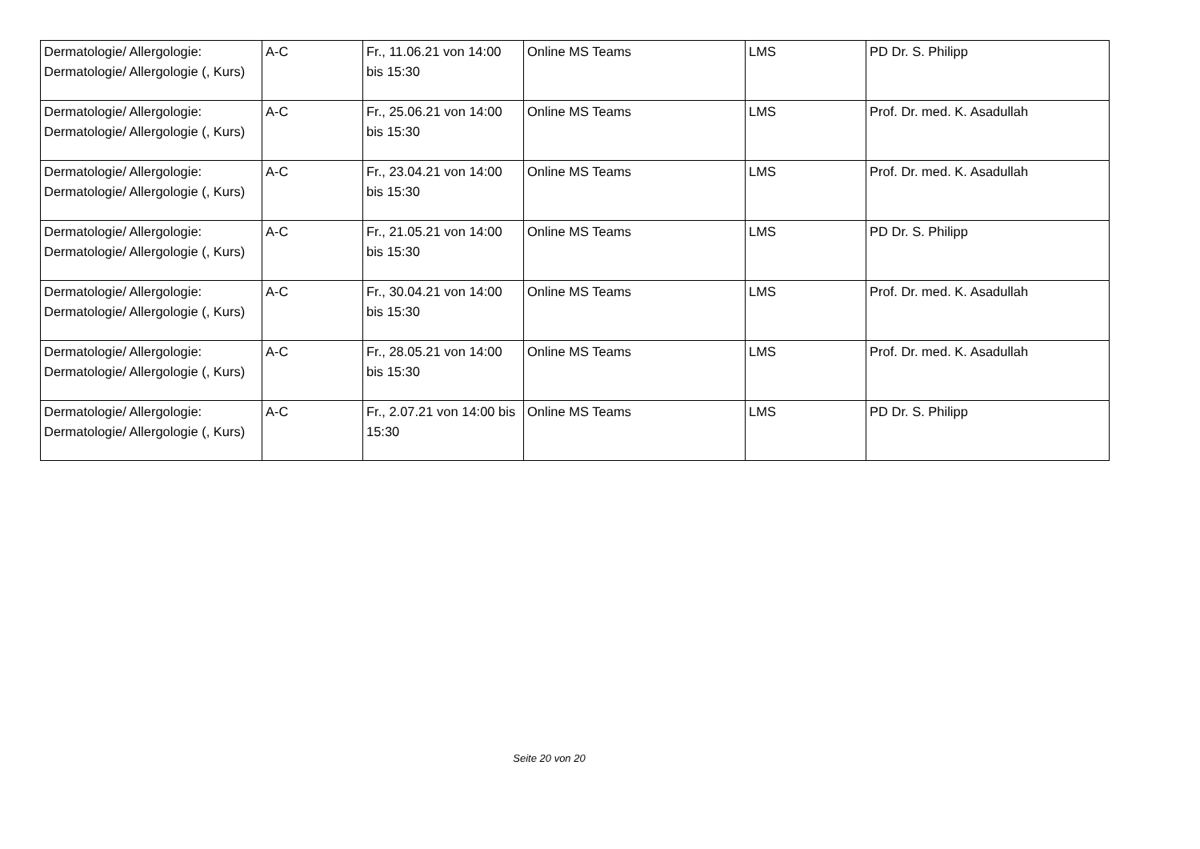| Dermatologie/ Allergologie: Dermatologie/ Allergologie (, Kurs) | A-C | Fr., 11.06.21 von 14:00 bis 15:30 | Online MS Teams | LMS | PD Dr. S. Philipp |
| Dermatologie/ Allergologie: Dermatologie/ Allergologie (, Kurs) | A-C | Fr., 25.06.21 von 14:00 bis 15:30 | Online MS Teams | LMS | Prof. Dr. med. K. Asadullah |
| Dermatologie/ Allergologie: Dermatologie/ Allergologie (, Kurs) | A-C | Fr., 23.04.21 von 14:00 bis 15:30 | Online MS Teams | LMS | Prof. Dr. med. K. Asadullah |
| Dermatologie/ Allergologie: Dermatologie/ Allergologie (, Kurs) | A-C | Fr., 21.05.21 von 14:00 bis 15:30 | Online MS Teams | LMS | PD Dr. S. Philipp |
| Dermatologie/ Allergologie: Dermatologie/ Allergologie (, Kurs) | A-C | Fr., 30.04.21 von 14:00 bis 15:30 | Online MS Teams | LMS | Prof. Dr. med. K. Asadullah |
| Dermatologie/ Allergologie: Dermatologie/ Allergologie (, Kurs) | A-C | Fr., 28.05.21 von 14:00 bis 15:30 | Online MS Teams | LMS | Prof. Dr. med. K. Asadullah |
| Dermatologie/ Allergologie: Dermatologie/ Allergologie (, Kurs) | A-C | Fr., 2.07.21 von 14:00 bis 15:30 | Online MS Teams | LMS | PD Dr. S. Philipp |
Seite 20 von 20